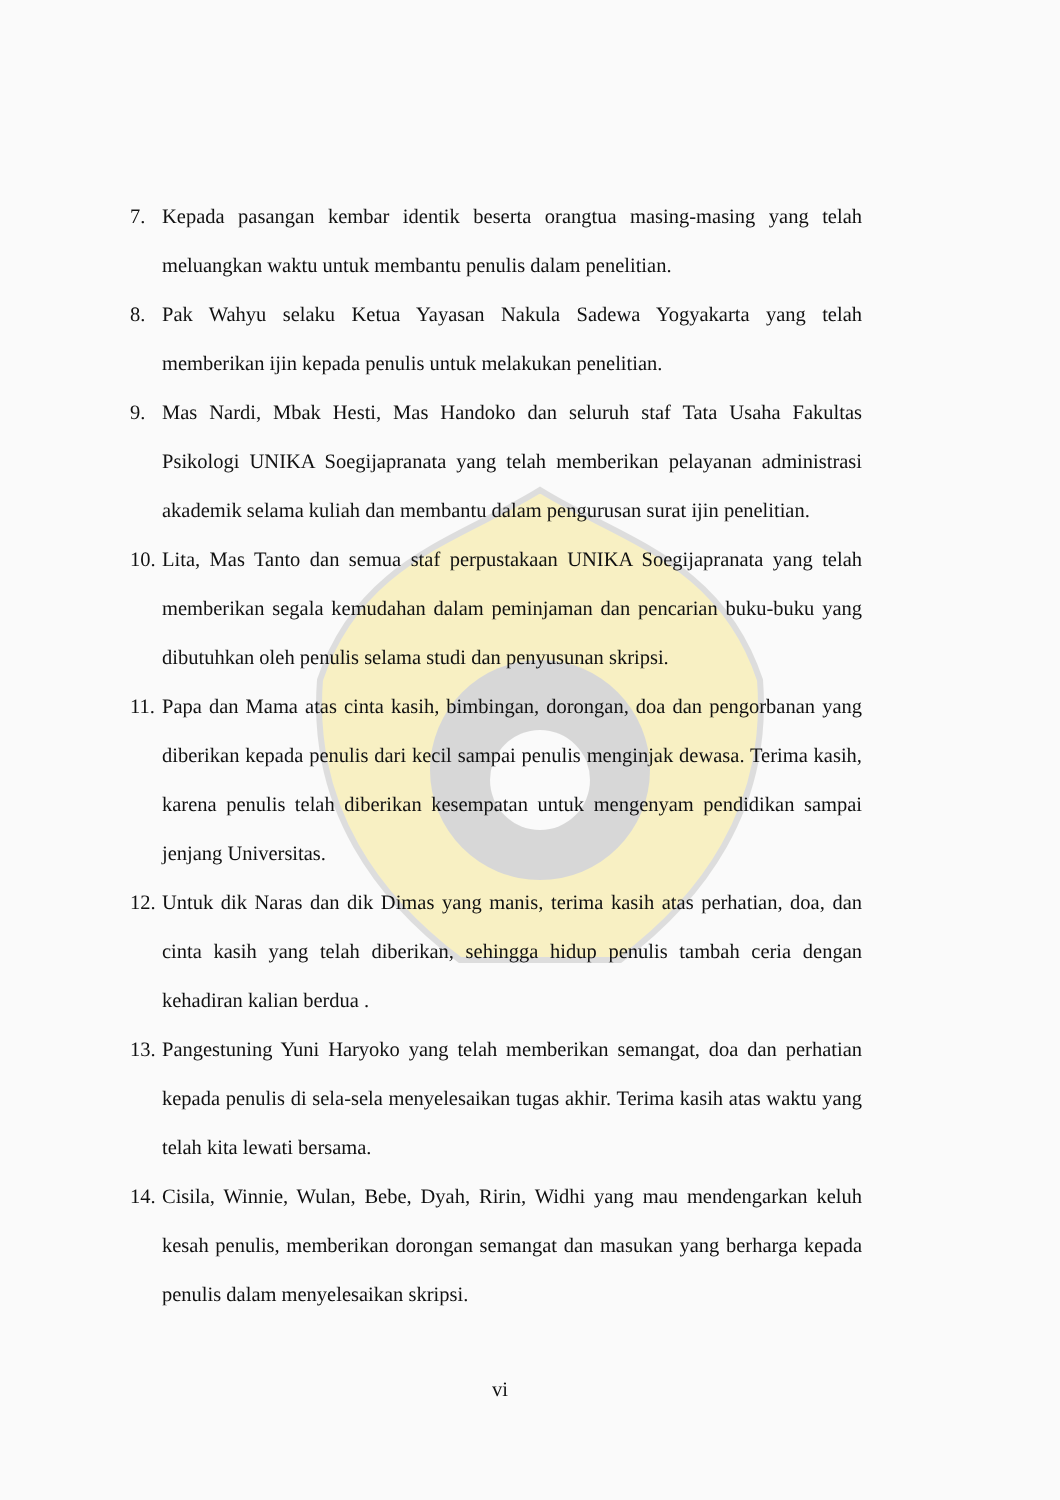7. Kepada pasangan kembar identik beserta orangtua masing-masing yang telah meluangkan waktu untuk membantu penulis dalam penelitian.
8. Pak Wahyu selaku Ketua Yayasan Nakula Sadewa Yogyakarta yang telah memberikan ijin kepada penulis untuk melakukan penelitian.
9. Mas Nardi, Mbak Hesti, Mas Handoko dan seluruh staf Tata Usaha Fakultas Psikologi UNIKA Soegijapranata yang telah memberikan pelayanan administrasi akademik selama kuliah dan membantu dalam pengurusan surat ijin penelitian.
10. Lita, Mas Tanto dan semua staf perpustakaan UNIKA Soegijapranata yang telah memberikan segala kemudahan dalam peminjaman dan pencarian buku-buku yang dibutuhkan oleh penulis selama studi dan penyusunan skripsi.
11. Papa dan Mama atas cinta kasih, bimbingan, dorongan, doa dan pengorbanan yang diberikan kepada penulis dari kecil sampai penulis menginjak dewasa. Terima kasih, karena penulis telah diberikan kesempatan untuk mengenyam pendidikan sampai jenjang Universitas.
12. Untuk dik Naras dan dik Dimas yang manis, terima kasih atas perhatian, doa, dan cinta kasih yang telah diberikan, sehingga hidup penulis tambah ceria dengan kehadiran kalian berdua .
13. Pangestuning Yuni Haryoko yang telah memberikan semangat, doa dan perhatian kepada penulis di sela-sela menyelesaikan tugas akhir. Terima kasih atas waktu yang telah kita lewati bersama.
14. Cisila, Winnie, Wulan, Bebe, Dyah, Ririn, Widhi yang mau mendengarkan keluh kesah penulis, memberikan dorongan semangat dan masukan yang berharga kepada penulis dalam menyelesaikan skripsi.
vi